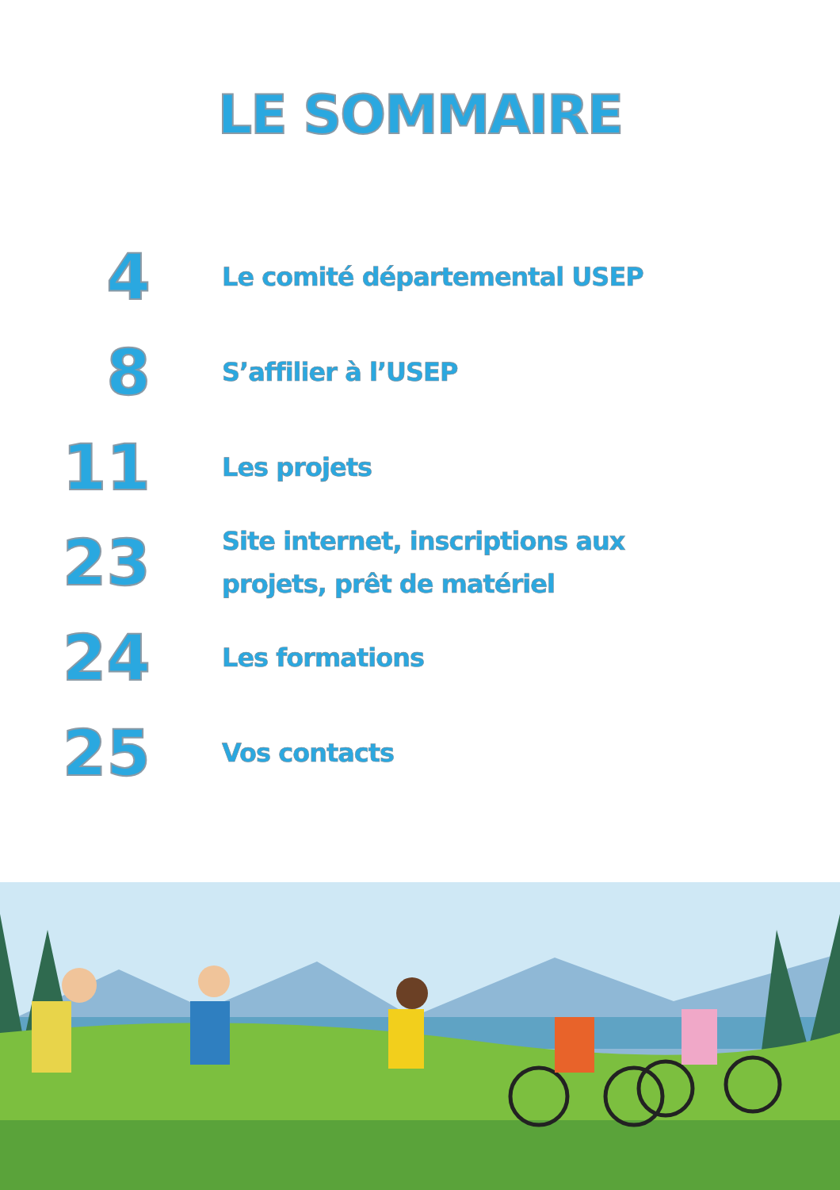LE SOMMAIRE
4
Le comité départemental USEP
8
S’affilier à l’USEP
11
Les projets
23
Site internet, inscriptions aux
projets, prêt de matériel
24
Les formations
25
Vos contacts